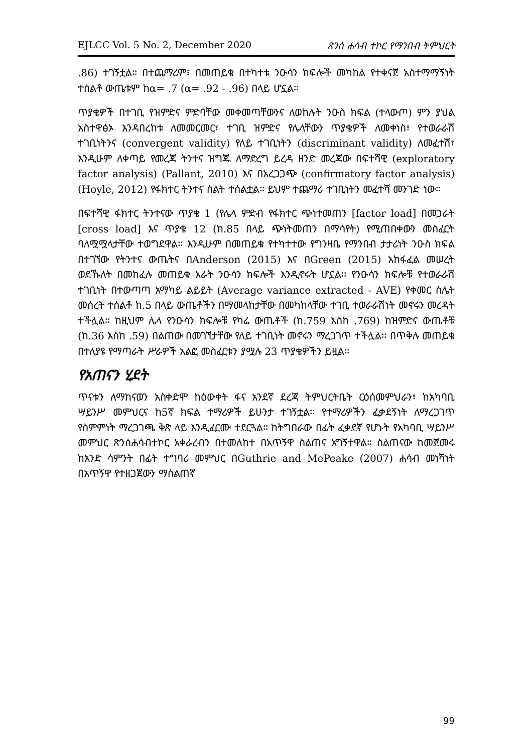EJLCC Vol. 5 No. 2, December 2020 ጽንሰ ሐሳብ ተኮር የማንበብ ትምህርት
.86) ተገኝቷል፡፡ በተጨማሪም፣ በመጠይቁ በተካተቱ ንዑሳን ክፍሎች መካከል የተቀናጀ አስተማማኝነት ተሰልቶ ውጤቱም ከα= .7 (α= .92 - .96) በላይ ሆኗል፡፡
ጥያቄዎች በተገቢ የዝምድና ምድባቸው መቀመጣቸውንና ለወከሉት ንዑስ ክፍል (ተላውጦ) ምን ያህል አስተዋፅኦ እንዳበረከቱ ለመመርመር፣ ተገቢ ዝምድና የሌላቸውን ጥያቄዎች ለመቀነስ፣ የተወራራሽ ተገቢነትንና (convergent validity) የለይ ተገቢነትን (discriminant validity) ለመፈተሽ፣ እንዲሁም ለቀጣይ የመረጃ ትንተና ዝግጁ ለማድረግ ይረዳ ዘንድ መረጃው በፍተሻዊ (exploratory factor analysis) (Pallant, 2010) እና በአረጋጋጭ (confirmatory factor analysis) (Hoyle, 2012) የፋክተር ትንተና ስልት ተሰልቷል፡፡ ይህም ተጨማሪ ተገቢነትን መፈተሻ መንገድ ነው፡፡
በፍተሻዊ ፋክተር ትንተናው ጥያቄ 1 (የሌላ ምድብ የፋክተር ጭነተመጠን [factor load] በመጋራት [cross load] እና ጥያቄ 12 (ከ.85 በላይ ጭነትመጠን በማሳየት) የሚጠበቀውን መስፈርት ባለሟሟላታቸው ተወግደዋል፡፡ እንዲሁም በመጠይቁ የተካተተው የግንዛቤ የማንበብ ታታሪነት ንዑስ ክፍል በተገኘው የትንተና ውጤትና በAnderson (2015) እና በGreen (2015) አከፋፈል መሠረት ወደኹለት በመከፈሉ መጠይቁ አራት ንዑሳን ክፍሎች እንዲኖሩት ሆኗል፡፡ የንዑሳን ክፍሎቹ የተወራራሽ ተገቢነት በተውጣጣ አማካይ ልይይት (Average variance extracted - AVE) የቀመር ስሌት መሰረት ተሰልቶ ከ.5 በላይ ውጤቶችን በማመላከታቸው በመካከላቸው ተገቢ ተወራራሽነት መኖሩን መረዳት ተችሏል፡፡ ከዚህም ሌላ የንዑሳን ክፍሎቹ የካሬ ውጤቶች (ከ.759 እስከ .769) ከዝምድና ውጤቶቹ (ከ.36 እስከ .59) በልጠው በመገኘታቸው የለይ ተገቢነት መኖሩን ማረጋገጥ ተችሏል፡፡ በጥቅሉ መጠይቁ በተለያዩ የማጣራት ሥራዎች አልፎ መስፈርቱን ያሟሉ 23 ጥያቄዎችን ይዟል፡፡
የአጠናን ሂደት
ጥናቱን ለማከናወን አስቀድሞ ከዕውቀት ፋና አንደኛ ደረጃ ትምህርትቤት ርዕሰመምህራን፣ ከአካባቢ ሣይንሥ መምህርና ከ5ኛ ክፍል ተማሪዎች ይሁንታ ተገኝቷል፡፡ የተማሪዎችን ፈቃደኝነት ለማረጋገጥ የስምምነት ማረጋገጫ ቅጽ ላይ እንዲፈርሙ ተደርጓል፡፡ ከትግበራው በፊት ፈቃደኛ የሆኑት የአካባቢ ሣይንሥ መምህር ጽንሰሐሳብተኮር አቀራረብን በተመለከተ በአጥኝዋ ስልጠና አግኝተዋል፡፡ ስልጠናው ከመጀመሩ ከአንድ ሳምንት በፊት ተግባሪ መምህር በGuthrie and MePeake (2007) ሐሳብ መነሻነት በአጥኝዋ የተዘጋጀውን ማሰልጠኛ
99